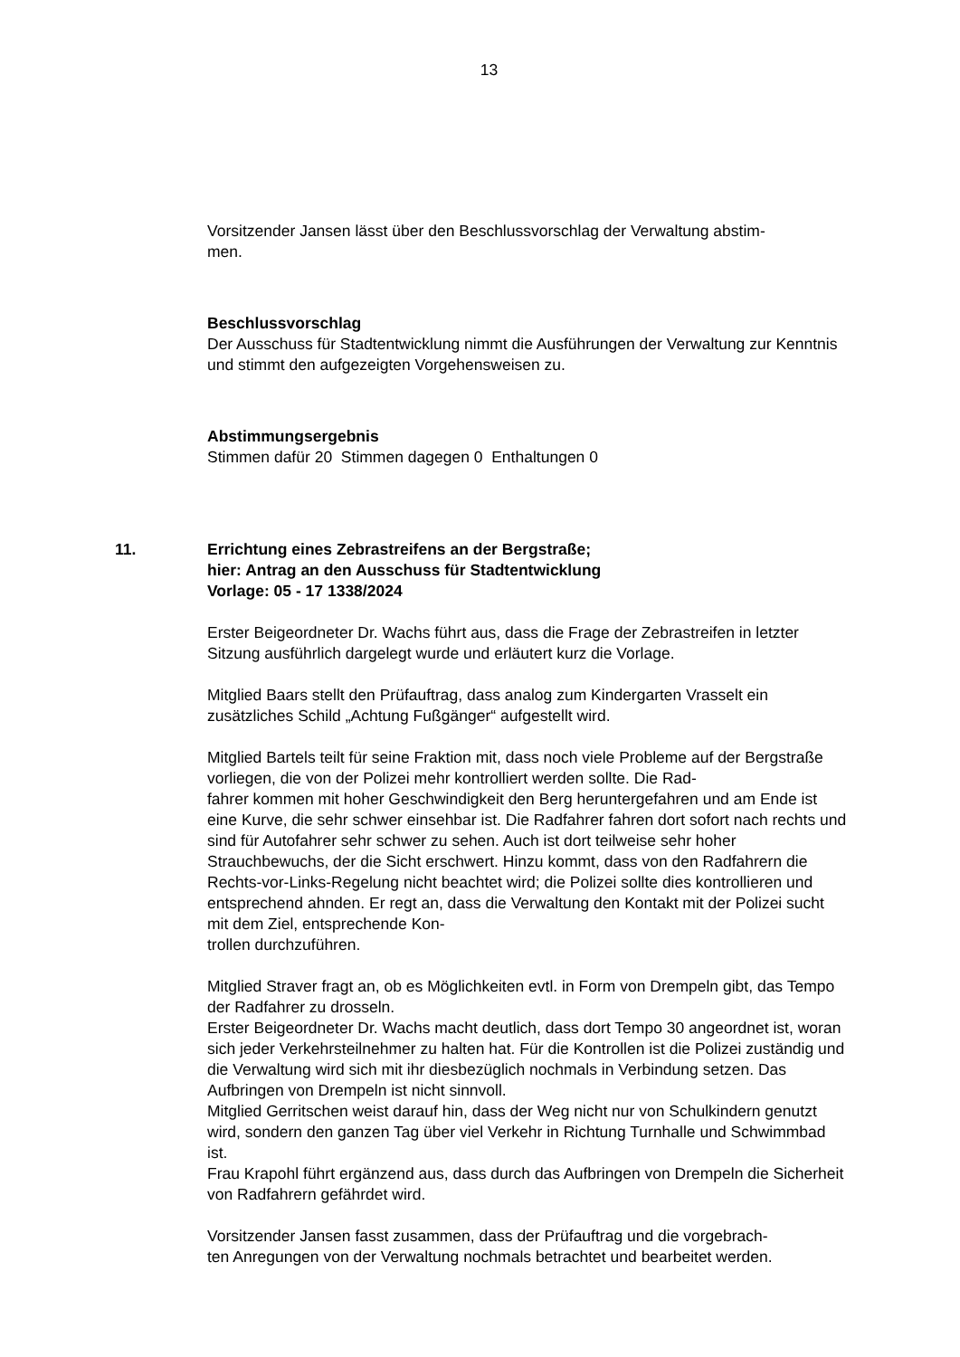13
Vorsitzender Jansen lässt über den Beschlussvorschlag der Verwaltung abstim-
men.
Beschlussvorschlag
Der Ausschuss für Stadtentwicklung nimmt die Ausführungen der Verwaltung zur Kenntnis und stimmt den aufgezeigten Vorgehensweisen zu.
Abstimmungsergebnis
Stimmen dafür 20 Stimmen dagegen 0 Enthaltungen 0
11. Errichtung eines Zebrastreifens an der Bergstraße;
hier: Antrag an den Ausschuss für Stadtentwicklung
Vorlage: 05 - 17 1338/2024
Erster Beigeordneter Dr. Wachs führt aus, dass die Frage der Zebrastreifen in letzter Sitzung ausführlich dargelegt wurde und erläutert kurz die Vorlage.
Mitglied Baars stellt den Prüfauftrag, dass analog zum Kindergarten Vrasselt ein zusätzliches Schild „Achtung Fußgänger“ aufgestellt wird.
Mitglied Bartels teilt für seine Fraktion mit, dass noch viele Probleme auf der Bergstraße vorliegen, die von der Polizei mehr kontrolliert werden sollte. Die Rad-
fahrer kommen mit hoher Geschwindigkeit den Berg heruntergefahren und am Ende ist eine Kurve, die sehr schwer einsehbar ist. Die Radfahrer fahren dort sofort nach rechts und sind für Autofahrer sehr schwer zu sehen. Auch ist dort teilweise sehr hoher Strauchbewuchs, der die Sicht erschwert. Hinzu kommt, dass von den Radfahrern die Rechts-vor-Links-Regelung nicht beachtet wird; die Polizei sollte dies kontrollieren und entsprechend ahnden. Er regt an, dass die Verwaltung den Kontakt mit der Polizei sucht mit dem Ziel, entsprechende Kon-
trollen durchzuführen.
Mitglied Straver fragt an, ob es Möglichkeiten evtl. in Form von Drempeln gibt, das Tempo der Radfahrer zu drosseln.
Erster Beigeordneter Dr. Wachs macht deutlich, dass dort Tempo 30 angeordnet ist, woran sich jeder Verkehrsteilnehmer zu halten hat. Für die Kontrollen ist die Polizei zuständig und die Verwaltung wird sich mit ihr diesbezüglich nochmals in Verbindung setzen. Das Aufbringen von Drempeln ist nicht sinnvoll.
Mitglied Gerritschen weist darauf hin, dass der Weg nicht nur von Schulkindern genutzt wird, sondern den ganzen Tag über viel Verkehr in Richtung Turnhalle und Schwimmbad ist.
Frau Krapohl führt ergänzend aus, dass durch das Aufbringen von Drempeln die Sicherheit von Radfahrern gefährdet wird.
Vorsitzender Jansen fasst zusammen, dass der Prüfauftrag und die vorgebrach-
ten Anregungen von der Verwaltung nochmals betrachtet und bearbeitet werden.